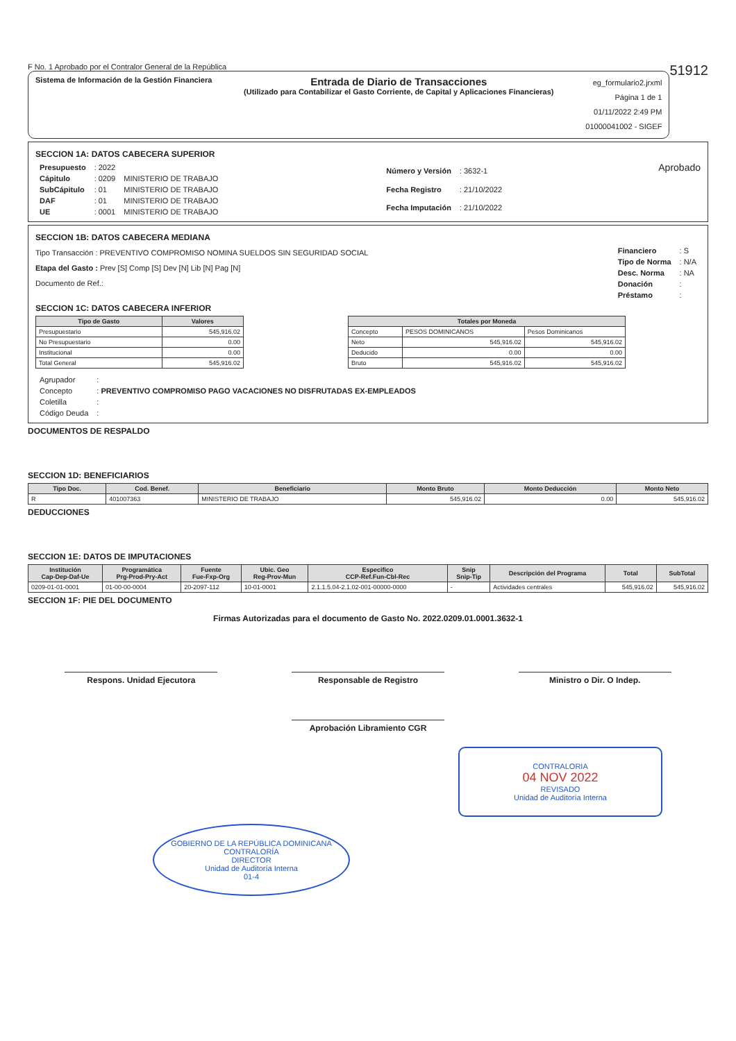F No. 1 Aprobado por el Contralor General de la República 51912
Sistema de Información de la Gestión Financiera
Entrada de Diario de Transacciones
(Utilizado para Contabilizar el Gasto Corriente, de Capital y Aplicaciones Financieras)
eg_formulario2.jrxml
Página 1 de 1
01/11/2022 2:49 PM
01000041002 - SIGEF
SECCION 1A: DATOS CABECERA SUPERIOR
| Presupuesto | : 2022 | |
| Cápitulo | : 0209 | MINISTERIO DE TRABAJO |
| SubCápitulo | : 01 | MINISTERIO DE TRABAJO |
| DAF | : 01 | MINISTERIO DE TRABAJO |
| UE | : 0001 | MINISTERIO DE TRABAJO |
| Número y Versión | : 3632-1 |
| Fecha Registro | : 21/10/2022 |
| Fecha Imputación | : 21/10/2022 |
Aprobado
SECCION 1B: DATOS CABECERA MEDIANA
Tipo Transacción : PREVENTIVO COMPROMISO NOMINA SUELDOS SIN SEGURIDAD SOCIAL
Etapa del Gasto : Prev [S] Comp [S] Dev [N] Lib [N] Pag [N]
Documento de Ref.:
| Financiero | : S |
| Tipo de Norma | : N/A |
| Desc. Norma | : NA |
| Donación | : |
| Préstamo | : |
SECCION 1C: DATOS CABECERA INFERIOR
| Tipo de Gasto | Valores |
| --- | --- |
| Presupuestario | 545,916.02 |
| No Presupuestario | 0.00 |
| Institucional | 0.00 |
| Total General | 545,916.02 |
| Totales por Moneda | | |
| --- | --- | --- |
| Concepto | PESOS DOMINICANOS | Pesos Dominicanos |
| Neto | 545,916.02 | 545,916.02 |
| Deducido | 0.00 | 0.00 |
| Bruto | 545,916.02 | 545,916.02 |
| Agrupador | : |
| Concepto | : PREVENTIVO COMPROMISO PAGO VACACIONES NO DISFRUTADAS EX-EMPLEADOS |
| Coletilla | : |
| Código Deuda | : |
DOCUMENTOS DE RESPALDO
SECCION 1D: BENEFICIARIOS
| Tipo Doc. | Cod. Benef. | Beneficiario | Monto Bruto | Monto Deducción | Monto Neto |
| --- | --- | --- | --- | --- | --- |
| R | 401007363 | MINISTERIO DE TRABAJO | 545,916.02 | 0.00 | 545,916.02 |
DEDUCCIONES
SECCION 1E: DATOS DE IMPUTACIONES
| Institución Cap-Dep-Daf-Ue | Programática Prg-Prod-Pry-Act | Fuente Fue-Fxp-Org | Ubic. Geo Reg-Prov-Mun | Especifico CCP-Ref.Fun-Cbl-Rec | Snip Snip-Tip | Descripción del Programa | Total | SubTotal |
| --- | --- | --- | --- | --- | --- | --- | --- | --- |
| 0209-01-01-0001 | 01-00-00-0004 | 20-2097-112 | 10-01-0001 | 2.1.1.5.04-2.1.02-001-00000-0000 | - | Actividades centrales | 545,916.02 | 545,916.02 |
SECCION 1F: PIE DEL DOCUMENTO
Firmas Autorizadas para el documento de Gasto No. 2022.0209.01.0001.3632-1
Respons. Unidad Ejecutora Responsable de Registro Ministro o Dir. O Indep.
Aprobación Libramiento CGR
CONTRALORIA
04 NOV 2022
REVISADO
Unidad de Auditoría Interna
GOBIERNO DE LA REPÚBLICA DOMINICANA
CONTRALORÍA
DIRECTOR
Unidad de Auditoría Interna
01-4